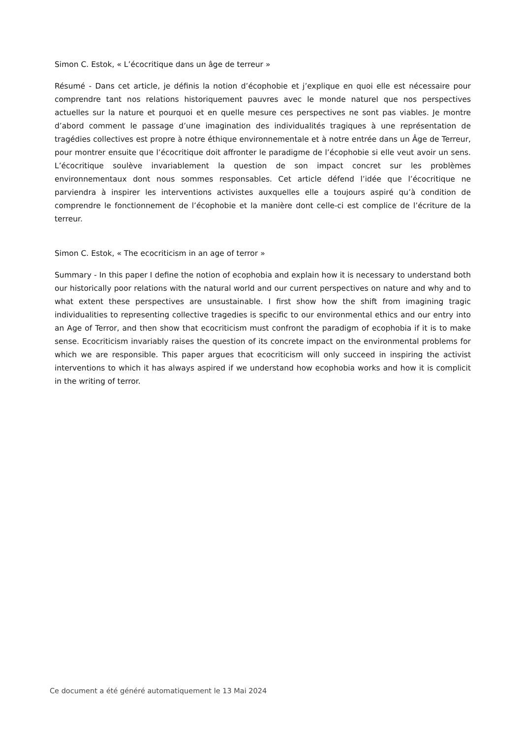Simon C. Estok, « L’écocritique dans un âge de terreur »
Résumé - Dans cet article, je définis la notion d’écophobie et j’explique en quoi elle est nécessaire pour comprendre tant nos relations historiquement pauvres avec le monde naturel que nos perspectives actuelles sur la nature et pourquoi et en quelle mesure ces perspectives ne sont pas viables. Je montre d’abord comment le passage d’une imagination des individualités tragiques à une représentation de tragédies collectives est propre à notre éthique environnementale et à notre entrée dans un Âge de Terreur, pour montrer ensuite que l’écocritique doit affronter le paradigme de l’écophobie si elle veut avoir un sens. L’écocritique soulève invariablement la question de son impact concret sur les problèmes environnementaux dont nous sommes responsables. Cet article défend l’idée que l’écocritique ne parviendra à inspirer les interventions activistes auxquelles elle a toujours aspiré qu’à condition de comprendre le fonctionnement de l’écophobie et la manière dont celle-ci est complice de l’écriture de la terreur.
Simon C. Estok, « The ecocriticism in an age of terror »
Summary - In this paper I define the notion of ecophobia and explain how it is necessary to understand both our historically poor relations with the natural world and our current perspectives on nature and why and to what extent these perspectives are unsustainable. I first show how the shift from imagining tragic individualities to representing collective tragedies is specific to our environmental ethics and our entry into an Age of Terror, and then show that ecocriticism must confront the paradigm of ecophobia if it is to make sense. Ecocriticism invariably raises the question of its concrete impact on the environmental problems for which we are responsible. This paper argues that ecocriticism will only succeed in inspiring the activist interventions to which it has always aspired if we understand how ecophobia works and how it is complicit in the writing of terror.
Ce document a été généré automatiquement le 13 Mai 2024